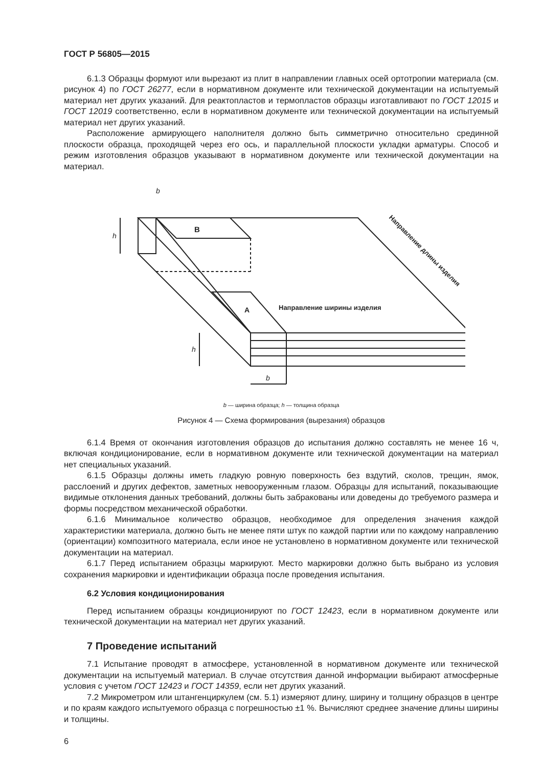ГОСТ Р 56805—2015
6.1.3 Образцы формуют или вырезают из плит в направлении главных осей ортотропии материала (см. рисунок 4) по ГОСТ 26277, если в нормативном документе или технической документации на испытуемый материал нет других указаний. Для реактопластов и термопластов образцы изготавливают по ГОСТ 12015 и ГОСТ 12019 соответственно, если в нормативном документе или технической документации на испытуемый материал нет других указаний.
Расположение армирующего наполнителя должно быть симметрично относительно срединной плоскости образца, проходящей через его ось, и параллельной плоскости укладки арматуры. Способ и режим изготовления образцов указывают в нормативном документе или технической документации на материал.
В
А
Направление ширины изделия
Направление длины изделия
b
b
h
h
b — ширина образца; h — толщина образца
Рисунок 4 — Схема формирования (вырезания) образцов
6.1.4 Время от окончания изготовления образцов до испытания должно составлять не менее 16 ч, включая кондиционирование, если в нормативном документе или технической документации на материал нет специальных указаний.
6.1.5 Образцы должны иметь гладкую ровную поверхность без вздутий, сколов, трещин, ямок, расслоений и других дефектов, заметных невооруженным глазом. Образцы для испытаний, показывающие видимые отклонения данных требований, должны быть забракованы или доведены до требуемого размера и формы посредством механической обработки.
6.1.6 Минимальное количество образцов, необходимое для определения значения каждой характеристики материала, должно быть не менее пяти штук по каждой партии или по каждому направлению (ориентации) композитного материала, если иное не установлено в нормативном документе или технической документации на материал.
6.1.7 Перед испытанием образцы маркируют. Место маркировки должно быть выбрано из условия сохранения маркировки и идентификации образца после проведения испытания.
6.2 Условия кондиционирования
Перед испытанием образцы кондиционируют по ГОСТ 12423, если в нормативном документе или технической документации на материал нет других указаний.
7 Проведение испытаний
7.1 Испытание проводят в атмосфере, установленной в нормативном документе или технической документации на испытуемый материал. В случае отсутствия данной информации выбирают атмосферные условия с учетом ГОСТ 12423 и ГОСТ 14359, если нет других указаний.
7.2 Микрометром или штангенциркулем (см. 5.1) измеряют длину, ширину и толщину образцов в центре и по краям каждого испытуемого образца с погрешностью ±1 %. Вычисляют среднее значение длины ширины и толщины.
6